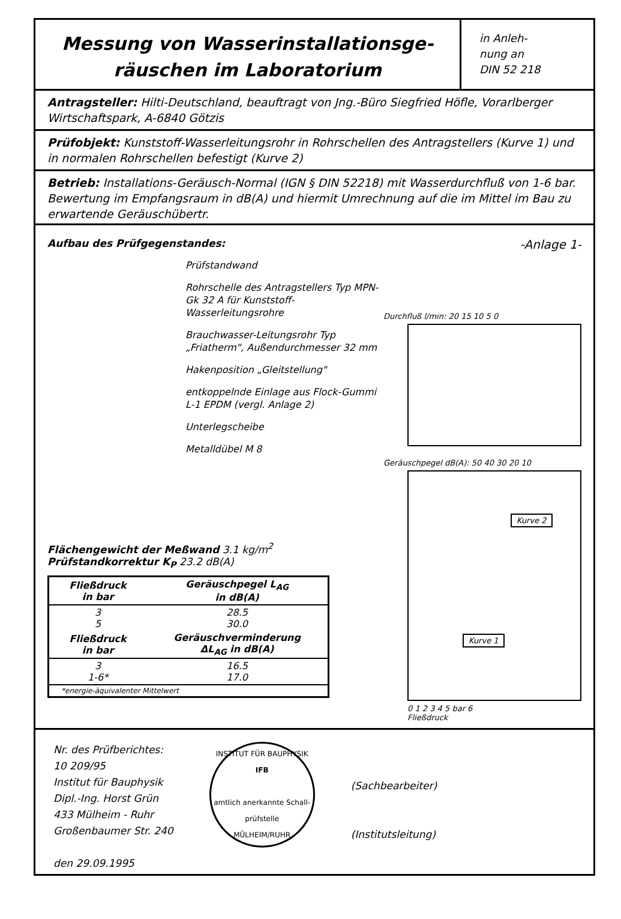Messung von Wasserinstallationsge-
räuschen im Laboratorium
in Anleh-
nung an
DIN 52 218
Antragsteller: Hilti-Deutschland, beauftragt von Jng.-Büro Siegfried Höfle, Vorarlberger Wirtschaftspark, A-6840 Götzis
Prüfobjekt: Kunststoff-Wasserleitungsrohr in Rohrschellen des Antragstellers (Kurve 1) und in normalen Rohrschellen befestigt (Kurve 2)
Betrieb: Installations-Geräusch-Normal (IGN § DIN 52218) mit Wasserdurchfluß von 1-6 bar. Bewertung im Empfangsraum in dB(A) und hiermit Umrechnung auf die im Mittel im Bau zu erwartende Geräuschübertr.
Aufbau des Prüfgegenstandes:
Prüfstandwand
Rohrschelle des Antragstellers Typ MPN-Gk 32 A für Kunststoff-Wasserleitungsrohre
Brauchwasser-Leitungsrohr Typ „Friatherm", Außendurchmesser 32 mm
Hakenposition „Gleitstellung"
entkoppelnde Einlage aus Flock-Gummi L-1 EPDM (vergl. Anlage 2)
Unterlegscheibe
Metalldübel M 8
Flächengewicht der Meßwand 3.1 kg/m<sup>2</sup>
Prüfstandkorrektur K<sub>P</sub> 23.2 dB(A)
| Fließdruck in bar | Geräuschpegel L<sub>AG</sub> in dB(A) |
| --- | --- |
| 3 5 | 28.5 30.0 |
| Fließdruck in bar | Geräuschverminderung ΔL<sub>AG</sub> in dB(A) |
| 3 1-6* | 16.5 17.0 |
| *energie-äquivalenter Mittelwert | |
-Anlage 1-
Durchfluß l/min: 20 15 10 5 0
Geräuschpegel dB(A): 50 40 30 20 10
Kurve 2
Kurve 1
0 1 2 3 4 5 bar 6
Fließdruck
Nr. des Prüfberichtes:
10 209/95
Institut für Bauphysik
Dipl.-Ing. Horst Grün
433 Mülheim - Ruhr
Großenbaumer Str. 240
den 29.09.1995
INSTITUT FÜR BAUPHYSIK
IFB
amtlich anerkannte Schall-prüfstelle
MÜLHEIM/RUHR
(Sachbearbeiter)
(Institutsleitung)